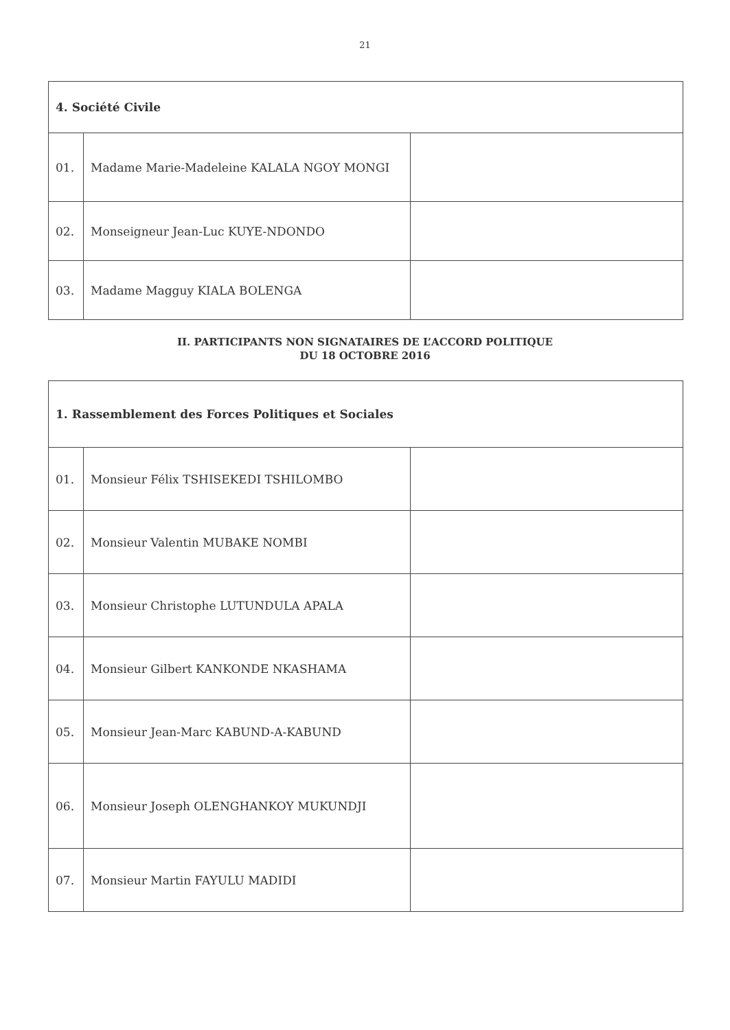21
| 4. Société Civile | | |
| --- | --- | --- |
| 01. | Madame Marie-Madeleine KALALA NGOY MONGI | |
| 02. | Monseigneur Jean-Luc KUYE-NDONDO | |
| 03. | Madame Magguy KIALA BOLENGA | |
II. PARTICIPANTS NON SIGNATAIRES DE L’ACCORD POLITIQUE
DU 18 OCTOBRE 2016
| 1. Rassemblement des Forces Politiques et Sociales | | |
| --- | --- | --- |
| 01. | Monsieur Félix TSHISEKEDI TSHILOMBO | |
| 02. | Monsieur Valentin MUBAKE NOMBI | |
| 03. | Monsieur Christophe LUTUNDULA APALA | |
| 04. | Monsieur Gilbert KANKONDE NKASHAMA | |
| 05. | Monsieur Jean-Marc KABUND-A-KABUND | |
| 06. | Monsieur Joseph OLENGHANKOY MUKUNDJI | |
| 07. | Monsieur Martin FAYULU MADIDI | |